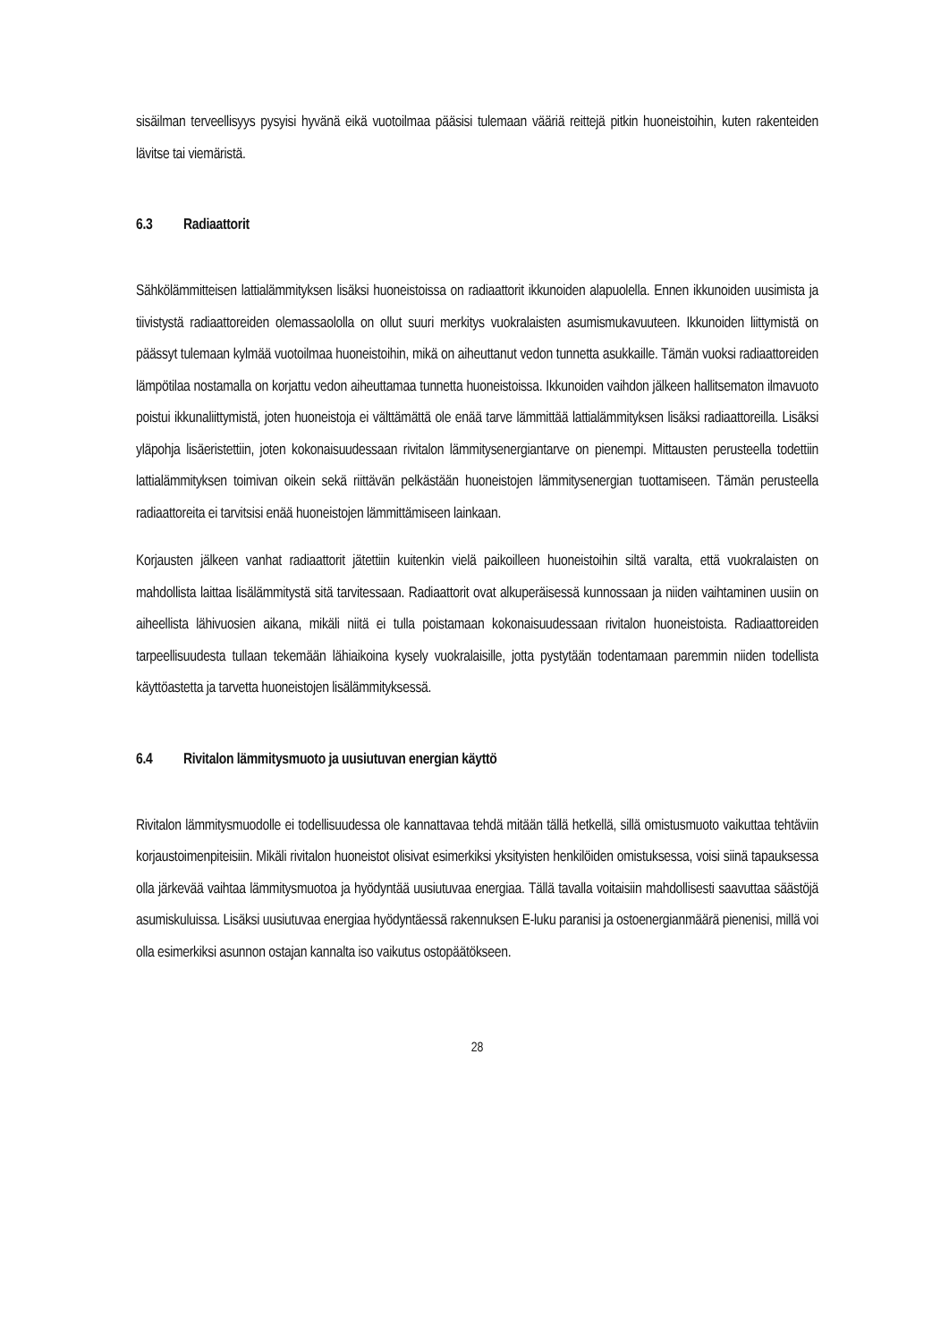sisäilman terveellisyys pysyisi hyvänä eikä vuotoilmaa pääsisi tulemaan vääriä reittejä pitkin huoneistoihin, kuten rakenteiden lävitse tai viemäristä.
6.3 Radiaattorit
Sähkölämmitteisen lattialämmityksen lisäksi huoneistoissa on radiaattorit ikkunoiden alapuolella. Ennen ikkunoiden uusimista ja tiivistystä radiaattoreiden olemassaololla on ollut suuri merkitys vuokralaisten asumismukavuuteen. Ikkunoiden liittymistä on päässyt tulemaan kylmää vuotoilmaa huoneistoihin, mikä on aiheuttanut vedon tunnetta asukkaille. Tämän vuoksi radiaattoreiden lämpötilaa nostamalla on korjattu vedon aiheuttamaa tunnetta huoneistoissa. Ikkunoiden vaihdon jälkeen hallitsematon ilmavuoto poistui ikkunaliittymistä, joten huoneistoja ei välttämättä ole enää tarve lämmittää lattialämmityksen lisäksi radiaattoreilla. Lisäksi yläpohja lisäeristettiin, joten kokonaisuudessaan rivitalon lämmitysenergiantarve on pienempi. Mittausten perusteella todettiin lattialämmityksen toimivan oikein sekä riittävän pelkästään huoneistojen lämmitysenergian tuottamiseen. Tämän perusteella radiaattoreita ei tarvitsisi enää huoneistojen lämmittämiseen lainkaan.
Korjausten jälkeen vanhat radiaattorit jätettiin kuitenkin vielä paikoilleen huoneistoihin siltä varalta, että vuokralaisten on mahdollista laittaa lisälämmitystä sitä tarvitessaan. Radiaattorit ovat alkuperäisessä kunnossaan ja niiden vaihtaminen uusiin on aiheellista lähivuosien aikana, mikäli niitä ei tulla poistamaan kokonaisuudessaan rivitalon huoneistoista. Radiaattoreiden tarpeellisuudesta tullaan tekemään lähiaikoina kysely vuokralaisille, jotta pystytään todentamaan paremmin niiden todellista käyttöastetta ja tarvetta huoneistojen lisälämmityksessä.
6.4 Rivitalon lämmitysmuoto ja uusiutuvan energian käyttö
Rivitalon lämmitysmuodolle ei todellisuudessa ole kannattavaa tehdä mitään tällä hetkellä, sillä omistusmuoto vaikuttaa tehtäviin korjaustoimenpiteisiin. Mikäli rivitalon huoneistot olisivat esimerkiksi yksityisten henkilöiden omistuksessa, voisi siinä tapauksessa olla järkevää vaihtaa lämmitysmuotoa ja hyödyntää uusiutuvaa energiaa. Tällä tavalla voitaisiin mahdollisesti saavuttaa säästöjä asumiskuluissa. Lisäksi uusiutuvaa energiaa hyödyntäessä rakennuksen E-luku paranisi ja ostoenergianmäärä pienenisi, millä voi olla esimerkiksi asunnon ostajan kannalta iso vaikutus ostopäätökseen.
28